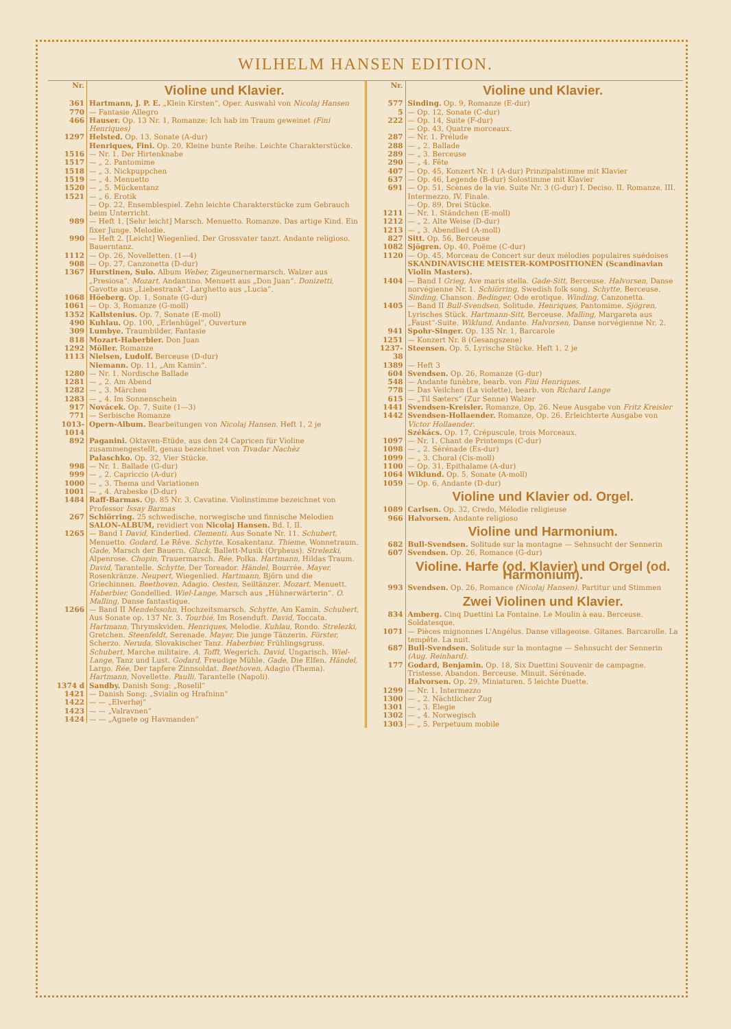WILHELM HANSEN EDITION.
| Nr. | Violine und Klavier. |
| 361 | Hartmann, J. P. E. „Klein Kirsten“, Oper. Auswahl von Nicolaj Hansen |
| 770 | — Fantasie Allegro |
| 466 | Hauser. Op. 13 Nr. 1, Romanze: Ich hab im Traum geweinet (Fini Henriques) |
| 1297 | Helsted. Op. 13, Sonate (A-dur) |
| | Henriques, Fini. Op. 20, Kleine bunte Reihe. Leichte Charakterstücke. |
| 1516 | — Nr. 1. Der Hirtenknabe |
| 1517 | — „ 2. Pantomime |
| 1518 | — „ 3. Nickpuppchen |
| 1519 | — „ 4. Menuetto |
| 1520 | — „ 5. Mückentanz |
| 1521 | — „ 6. Erotik |
| | — Op. 22, Ensemblespiel. Zehn leichte Charakterstücke zum Gebrauch beim Unterricht. |
| 989 | — Heft 1. [Sehr leicht] Marsch. Menuetto. Romanze. Das artige Kind. Ein fixer Junge. Melodie. |
| 990 | — Heft 2. [Leicht] Wiegenlied. Der Grossvater tanzt. Andante religioso. Bauerntanz. |
| 1112 | — Op. 26, Novelletten. (1—4) |
| 908 | — Op. 27, Canzonetta (D-dur) |
| 1367 | Hurstinen, Sulo. Album Weber, Zigeunernermarsch. Walzer aus „Presiosa“. Mozart, Andantino. Menuett aus „Don Juan“. Donizetti, Gavotte aus „Liebestrank“. Larghetto aus „Lucia“. |
| 1068 | Höeberg. Op. 1, Sonate (G-dur) |
| 1061 | — Op. 3, Romanze (G-moll) |
| 1352 | Kallstenius. Op. 7, Sonate (E-moll) |
| 490 | Kuhlau. Op. 100, „Erlenhügel“, Ouverture |
| 309 | Lumbye. Traumbilder, Fantasie |
| 818 | Mozart-Haberbier. Don Juan |
| 1292 | Möller. Romanze |
| 1113 | Nielsen, Ludolf. Berceuse (D-dur) |
| | Niemann. Op. 11, „Am Kamin“. |
| 1280 | — Nr. 1. Nordische Ballade |
| 1281 | — „ 2. Am Abend |
| 1282 | — „ 3. Märchen |
| 1283 | — „ 4. Im Sonnenschein |
| 917 | Novácek. Op. 7, Suite (1—3) |
| 771 | — Serbische Romanze |
| 1013-1014 | Opern-Album. Bearbeitungen von Nicolaj Hansen. Heft 1, 2 je |
| 892 | Paganini. Oktaven-Etüde, aus den 24 Capricen für Violine zusammengestellt, genau bezeichnet von Tivadar Nachèz |
| | Palaschko. Op. 32, Vier Stücke. |
| 998 | — Nr. 1. Ballade (G-dur) |
| 999 | — „ 2. Capriccio (A-dur) |
| 1000 | — „ 3. Thema und Variationen |
| 1001 | — „ 4. Arabeske (D-dur) |
| 1484 | Raff-Barmas. Op. 85 Nr. 3, Cavatine. Violinstimme bezeichnet von Professor Issay Barmas |
| 267 | Schiörring. 25 schwedische, norwegische und finnische Melodien |
| | SALON-ALBUM, revidiert von Nicolaj Hansen. Bd. I, II. |
| 1265 | — Band I David, Kinderlied. Clementi, Aus Sonate Nr. 11. Schubert, Menuetto. Godard, Le Rêve. Schytte, Kosakentanz. Thieme, Wonnetraum. Gade, Marsch der Bauern. Gluck, Ballett-Musik (Orpheus). Strelezki, Alpenrose. Chopin, Trauermarsch. Rée, Polka. Hartmann, Hildas Traum. David, Tarantelle. Schytte, Der Toreador. Händel, Bourrée. Mayer, Rosenkränze. Neupert, Wiegenlied. Hartmann, Björn und die Griechinnen. Beethoven, Adagio. Oesten, Seiltänzer. Mozart, Menuett. Haberbier, Gondellied. Wiel-Lange, Marsch aus „Hühnerwärterin“. O. Malling, Danse fantastique. |
| 1266 | — Band II Mendelssohn, Hochzeitsmarsch. Schytte, Am Kamin. Schubert, Aus Sonate op. 137 Nr. 3. Tourbié, Im Rosenduft. David, Toccata. Hartmann, Thrymskviden. Henriques, Melodie. Kuhlau, Rondo. Strelezki, Gretchen. Steenfeldt, Serenade. Mayer, Die junge Tänzerin. Förster, Scherzo. Neruda, Slovakischer Tanz. Haberbier, Frühlingsgruss. Schubert, Marche militaire. A. Tofft, Wegerich. David, Ungarisch. Wiel-Lange, Tanz und Lust. Godard, Freudige Mühle. Gade, Die Elfen. Händel, Largo. Rée, Der tapfere Zinnsoldat. Beethoven, Adagio (Thema). Hartmann, Novellette. Paulli, Tarantelle (Napoli). |
| 1374 d | Sandby. Danish Song: „Roselil“ |
| 1421 | — Danish Song: „Svialin og Hrafninn“ |
| 1422 | — — „Elverhøj“ |
| 1423 | — — „Valravnen“ |
| 1424 | — — „Agnete og Havmanden“ |
| Nr. | Violine und Klavier. |
| 577 | Sinding. Op. 9, Romanze (E-dur) |
| 5 | — Op. 12, Sonate (C-dur) |
| 222 | — Op. 14, Suite (F-dur) |
| | — Op. 43, Quatre morceaux. |
| 287 | — Nr. 1. Prélude |
| 288 | — „ 2. Ballade |
| 289 | — „ 3. Berceuse |
| 290 | — „ 4. Fête |
| 407 | — Op. 45, Konzert Nr. 1 (A-dur) Prinzipalstimme mit Klavier |
| 637 | — Op. 46, Legende (B-dur) Solostimme mit Klavier |
| 691 | — Op. 51, Scènes de la vie. Suite Nr. 3 (G-dur) I. Deciso. II. Romanze. III. Intermezzo. IV. Finale. |
| | — Op. 89, Drei Stücke. |
| 1211 | — Nr. 1. Ständchen (E-moll) |
| 1212 | — „ 2. Alte Weise (D-dur) |
| 1213 | — „ 3. Abendlied (A-moll) |
| 827 | Sitt. Op. 56, Berceuse |
| 1082 | Sjögren. Op. 40, Poëme (C-dur) |
| 1120 | — Op. 45, Morceau de Concert sur deux mélodies populaires suédoises |
| | SKANDINAVISCHE MEISTER-KOMPOSITIONEN (Scandinavian Violin Masters). |
| 1404 | — Band I Grieg, Ave maris stella. Gade-Sitt, Berceuse. Halvorsen, Danse norvégienne Nr. 1. Schiörring, Swedish folk song. Schytte, Berceuse. Sinding, Chanson. Bedinger, Ode erotique. Winding, Canzonetta. |
| 1405 | — Band II Bull-Svendsen, Solitude. Henriques, Pantomime. Sjögren, Lyrisches Stück. Hartmann-Sitt, Berceuse. Malling, Margareta aus „Faust“-Suite. Wiklund, Andante. Halvorsen, Danse norvégienne Nr. 2. |
| 941 | Spohr-Singer. Op. 135 Nr. 1, Barcarole |
| 1251 | — Konzert Nr. 8 (Gesangszene) |
| 1237-38 | Steensen. Op. 5, Lyrische Stücke. Heft 1, 2 je |
| 1389 | — Heft 3 |
| 604 | Svendsen. Op. 26, Romanze (G-dur) |
| 548 | — Andante funèbre, bearb. von Fini Henriques. |
| 778 | — Das Veilchen (La violette), bearb. von Richard Lange |
| 615 | — „Til Sæters“ (Zur Senne) Walzer |
| 1441 | Svendsen-Kreisler. Romanze, Op. 26. Neue Ausgabe von Fritz Kreisler |
| 1442 | Svendsen-Hollaender. Romanze, Op. 26. Erleichterte Ausgabe von Victor Hollaender . |
| | Székács. Op. 17, Crépuscule, trois Morceaux. |
| 1097 | — Nr. 1. Chant de Printemps (C-dur) |
| 1098 | — „ 2. Sérénade (Es-dur) |
| 1099 | — „ 3. Choral (Cis-moll) |
| 1100 | — Op. 31, Epithalame (A-dur) |
| 1064 | Wiklund. Op. 5, Sonate (A-moll) |
| 1059 | — Op. 6, Andante (D-dur) |
| | Violine und Klavier od. Orgel. |
| 1089 | Carlsen. Op. 32, Credo, Mélodie religieuse |
| 966 | Halvorsen. Andante religioso |
| | Violine und Harmonium. |
| 682 | Bull-Svendsen. Solitude sur la montagne — Sehnsucht der Sennerin |
| 607 | Svendsen. Op. 26, Romance (G-dur) |
| | Violine. Harfe (od. Klavier) und Orgel (od. Harmonium). |
| 993 | Svendsen. Op. 26, Romance (Nicolaj Hansen). Partitur und Stimmen |
| | Zwei Violinen und Klavier. |
| 834 | Amberg. Cinq Duettini La Fontaine. Le Moulin à eau. Berceuse. Soldatesque. |
| 1071 | — Pièces mignonnes L'Angélus. Danse villageoise. Gitanes. Barcarolle. La tempête. La nuit. |
| 687 | Bull-Svendsen. Solitude sur la montagne — Sehnsucht der Sennerin (Aug. Reinhard) . |
| 177 | Godard, Benjamin. Op. 18, Six Duettini Souvenir de campagne. Tristesse. Abandon. Berceuse. Minuit. Sérénade. |
| | Halvorsen. Op. 29, Miniaturen. 5 leichte Duette. |
| 1299 | — Nr. 1. Intermezzo |
| 1300 | — „ 2. Nächtlicher Zug |
| 1301 | — „ 3. Elegie |
| 1302 | — „ 4. Norwegisch |
| 1303 | — „ 5. Perpetuum mobile |